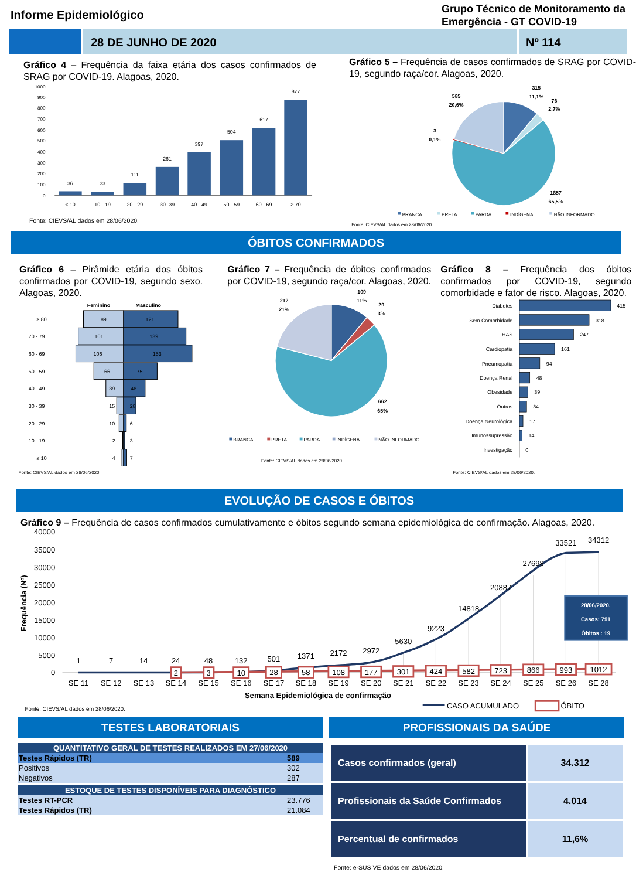Informe Epidemiológico
Grupo Técnico de Monitoramento da
Emergência - GT COVID-19
28 DE JUNHO DE 2020 Nº 114
Gráfico 4 – Frequência da faixa etária dos casos confirmados de SRAG por COVID-19. Alagoas, 2020.
1000
900
800
700
600
500
400
300
200
100
0
36
33
111
261
397
504
617
877
< 10
10 - 19
20 - 29
30 -39
40 - 49
50 - 59
60 - 69
≥ 70
Fonte: CIEVS/AL dados em 28/06/2020.
Gráfico 5 – Frequência de casos confirmados de SRAG por COVID-19, segundo raça/cor. Alagoas, 2020.
315
11,1%
76
2,7%
585
20,6%
3
0,1%
1857
65,5%
BRANCA
PRETA
PARDA
INDÍGENA
NÃO INFORMADO
Fonte: CIEVS/AL dados em 28/06/2020.
ÓBITOS CONFIRMADOS
Gráfico 6 – Pirâmide etária dos óbitos confirmados por COVID-19, segundo sexo. Alagoas, 2020.
Feminino
Masculino
≥ 80
89
121
70 - 79
101
139
60 - 69
106
153
50 - 59
66
75
40 - 49
39
48
30 - 39
15
28
20 - 29
10
6
10 - 19
2
3
≤ 10
4
7
Fonte: CIEVS/AL dados em 28/06/2020.
Gráfico 7 – Frequência de óbitos confirmados por COVID-19, segundo raça/cor. Alagoas, 2020.
109
11%
29
3%
212
21%
662
65%
BRANCA
PRETA
PARDA
INDÍGENA
NÃO INFORMADO
Fonte: CIEVS/AL dados em 28/06/2020.
Gráfico 8 – Frequência dos óbitos confirmados por COVID-19, segundo comorbidade e fator de risco. Alagoas, 2020.
Diabetes
Sem Comorbidade
HAS
Cardiopatia
Pneumopatia
Doença Renal
Obesidade
Outros
Doença Neurológica
Imunossupressão
Investigação
415
318
247
161
94
48
39
34
17
14
0
Fonte: CIEVS/AL dados em 28/06/2020.
EVOLUÇÃO DE CASOS E ÓBITOS
Gráfico 9 – Frequência de casos confirmados cumulativamente e óbitos segundo semana epidemiológica de confirmação. Alagoas, 2020.
Frequência (Nº)
40000
35000
30000
25000
20000
15000
10000
5000
0
1
7
14
24
48
132
501
1371
2172
2972
5630
9223
14818
20887
27698
33521
34312
2
3
10
28
58
108
177
301
424
582
723
866
993
1012
SE 11
SE 12
SE 13
SE 14
SE 15
SE 16
SE 17
SE 18
SE 19
SE 20
SE 21
SE 22
SE 23
SE 24
SE 25
SE 26
SE 28
Semana Epidemiológica de confirmação
28/06/2020.
Casos: 791
Óbitos : 19
Fonte: CIEVS/AL dados em 28/06/2020.
CASO ACUMULADO
ÓBITO
TESTES LABORATORIAIS
| QUANTITATIVO GERAL DE TESTES REALIZADOS EM 27/06/2020 | |
| Testes Rápidos (TR) | 589 |
| Positivos | 302 |
| Negativos | 287 |
| ESTOQUE DE TESTES DISPONÍVEIS PARA DIAGNÓSTICO | |
| Testes RT-PCR | 23.776 |
| Testes Rápidos (TR) | 21.084 |
PROFISSIONAIS DA SAÚDE
| Casos confirmados (geral) | 34.312 |
| Profissionais da Saúde Confirmados | 4.014 |
| Percentual de confirmados | 11,6% |
Fonte: e-SUS VE dados em 28/06/2020.